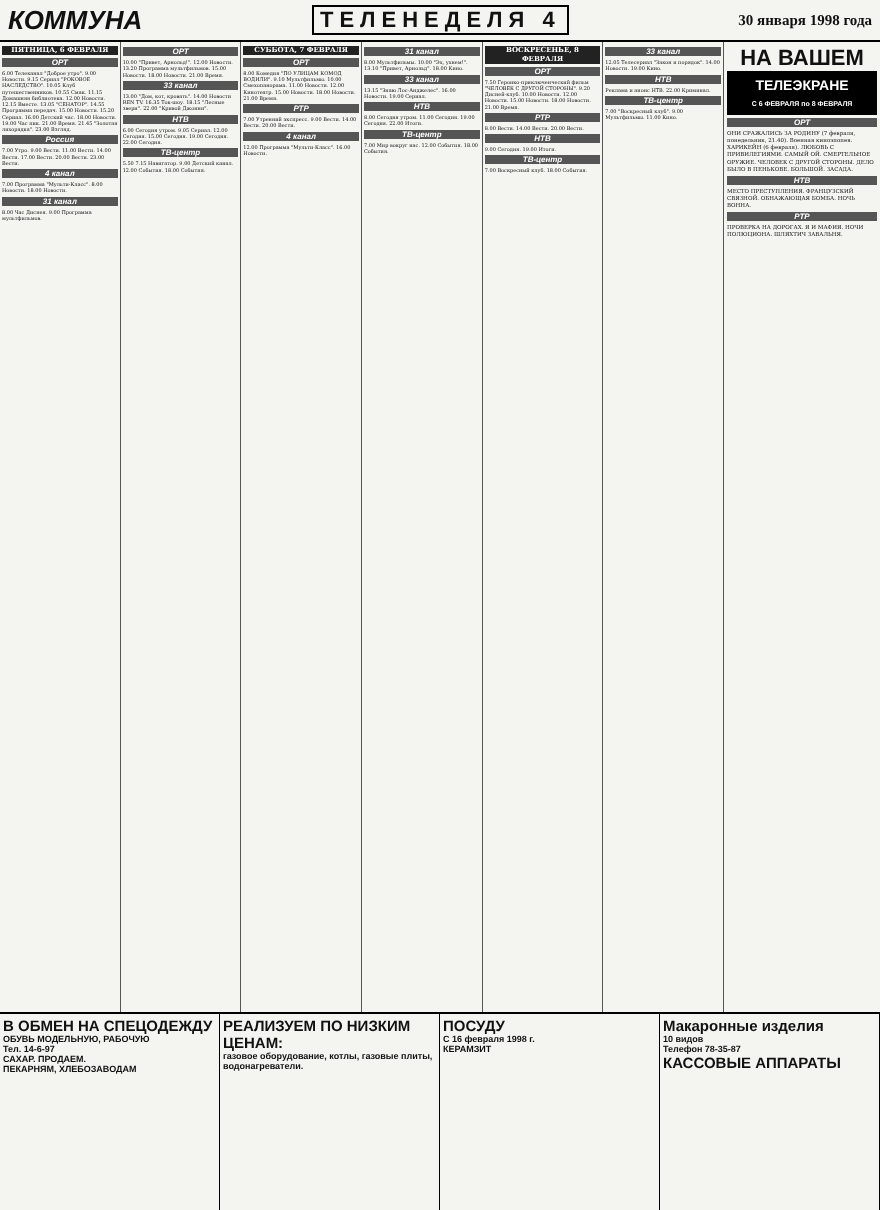КОММУНА ТЕЛЕНЕДЕЛЯ 4 30 января 1998 года
ПЯТНИЦА, 6 ФЕВРАЛЯ
ОРТ
6.00 Телеканал "Доброе утро". 9.00 Новости. 9.15 Сериал "РОКОВОЕ НАСЛЕДСТВО". 10.05 Клуб путешественников. 10.55 Смак. 11.15 Домашняя библиотека. 12.00 Новости. 12.15 Вместе. 13.05 "СЕНАТОР". 14.55 Программа передач. 15.00 Новости. 15.20 Сериал. 16.00 Детский час. 18.00 Новости. 19.00 Час пик. 21.00 Время. 21.45 "Золотая лихорадка". 23.00 Взгляд.
Россия
7.00 Утро. 9.00 Вести. 11.00 Вести. 14.00 Вести. 17.00 Вести. 20.00 Вести. 23.00 Вести.
4 канал
7.00 Программа "Мульти-Класс". 8.00 Новости. 18.00 Новости.
31 канал
8.00 Час Диснея. 9.00 Программа мультфильмов.
ОРТ
10.00 "Привет, Арнольд!". 12.00 Новости. 13.20 Программа мультфильмов. 15.00 Новости. 18.00 Новости. 21.00 Время.
33 канал
13.00 "Дом, кот, кровать". 14.00 Новости REN TV. 16.35 Ток-шоу. 18.15 "Лесные звери". 22.00 "Кривой Джонни".
НТВ
6.00 Сегодня утром. 9.05 Сериал. 12.00 Сегодня. 15.00 Сегодня. 19.00 Сегодня. 22.00 Сегодня.
ТВ-центр
5.50 7.15 Навигатор. 9.00 Детский канал. 12.00 События. 18.00 События.
СУББОТА, 7 ФЕВРАЛЯ
ОРТ
8.00 Комедия "ПО УЛИЦАМ КОМОД ВОДИЛИ". 9.10 Мультфильмы. 10.00 Смехопанорама. 11.00 Новости. 12.00 Кинотеатр. 15.00 Новости. 18.00 Новости. 21.00 Время.
РТР
7.00 Утренний экспресс. 9.00 Вести. 14.00 Вести. 20.00 Вести.
4 канал
12.00 Программа "Мульти-Класс". 16.00 Новости.
31 канал
8.00 Мультфильмы. 10.00 "Эх, ухнем!". 13.10 "Привет, Арнольд". 18.00 Кино.
33 канал
13.15 "Знаю Лос-Анджелес". 16.00 Новости. 19.00 Сериал.
НТВ
8.00 Сегодня утром. 11.00 Сегодня. 19.00 Сегодня. 22.00 Итоги.
ТВ-центр
7.00 Мир вокруг нас. 12.00 События. 18.00 События.
ВОСКРЕСЕНЬЕ, 8 ФЕВРАЛЯ
ОРТ
7.50 Героико-приключенческий фильм "ЧЕЛОВЕК С ДРУГОЙ СТОРОНЫ". 9.20 Дисней-клуб. 10.00 Новости. 12.00 Новости. 15.00 Новости. 18.00 Новости. 21.00 Время.
РТР
8.00 Вести. 14.00 Вести. 20.00 Вести.
НТВ
9.00 Сегодня. 19.00 Итоги.
ТВ-центр
7.00 Воскресный клуб. 18.00 События.
33 канал
12.05 Телесериал "Закон и порядок". 14.00 Новости. 19.00 Кино.
НТВ
Реклама и анонс НТВ. 22.00 Криминал.
ТВ-центр
7.00 "Воскресный клуб". 9.00 Мультфильмы. 11.00 Кино.
НА ВАШЕМ
ТЕЛЕЭКРАНЕ
С 6 ФЕВРАЛЯ по 8 ФЕВРАЛЯ
ОРТ
ОНИ СРАЖАЛИСЬ ЗА РОДИНУ (7 февраля, понедельник, 21.40). Военная киноэпопея. ХАРИКЕЙН (6 февраля). ЛЮБОВЬ С ПРИВИЛЕГИЯМИ. САМЫЙ ОЙ. СМЕРТЕЛЬНОЕ ОРУЖИЕ. ЧЕЛОВЕК С ДРУГОЙ СТОРОНЫ. ДЕЛО БЫЛО В ПЕНЬКОВЕ. БОЛЬШОЙ. ЗАСАДА.
НТВ
МЕСТО ПРЕСТУПЛЕНИЯ. ФРАНЦУЗСКИЙ СВЯЗНОЙ. ОБНАЖАЮЩАЯ БОМБА. НОЧЬ ВОННА.
РТР
ПРОВЕРКА НА ДОРОГАХ. Я И МАФИЯ. НОЧИ ПОЛЮЦИОНА. ШЛЯХТИЧ ЗАВАЛЬНЯ.
В ОБМЕН НА СПЕЦОДЕЖДУ
ОБУВЬ МОДЕЛЬНУЮ, РАБОЧУЮ
Тел. 14-6-97
САХАР. ПРОДАЕМ.
ПЕКАРНЯМ, ХЛЕБОЗАВОДАМ
РЕАЛИЗУЕМ ПО НИЗКИМ ЦЕНАМ:
газовое оборудование, котлы, газовые плиты, водонагреватели.
ПОСУДУ
С 16 февраля 1998 г.
КЕРАМЗИТ
Макаронные изделия
10 видов
Телефон 78-35-87
КАССОВЫЕ АППАРАТЫ